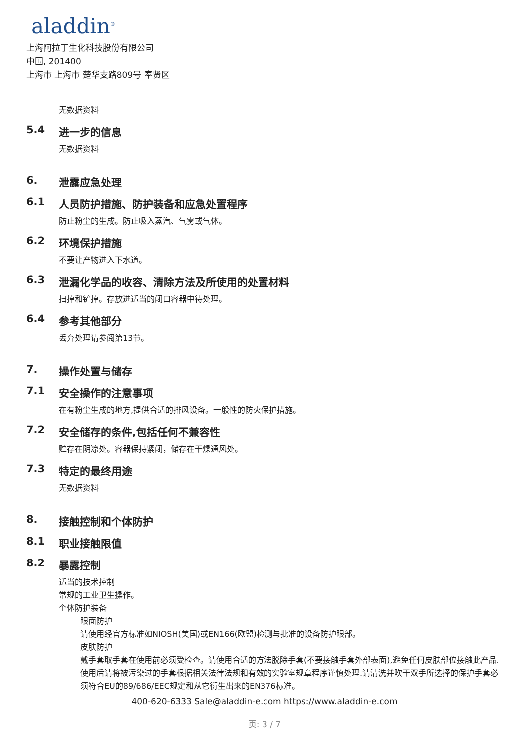aladdin<sup>®</sup>
上海阿拉丁生化科技股份有限公司
中国, 201400
上海市 上海市 楚华支路809号 奉贤区
无数据资料
5.4 进一步的信息
无数据资料
6. 泄露应急处理
6.1 人员防护措施、防护装备和应急处置程序
防止粉尘的生成。防止吸入蒸汽、气雾或气体。
6.2 环境保护措施
不要让产物进入下水道。
6.3 泄漏化学品的收容、清除方法及所使用的处置材料
扫掉和铲掉。存放进适当的闭口容器中待处理。
6.4 参考其他部分
丢弃处理请参阅第13节。
7. 操作处置与储存
7.1 安全操作的注意事项
在有粉尘生成的地方,提供合适的排风设备。一般性的防火保护措施。
7.2 安全储存的条件,包括任何不兼容性
贮存在阴凉处。容器保持紧闭，储存在干燥通风处。
7.3 特定的最终用途
无数据资料
8. 接触控制和个体防护
8.1 职业接触限值
8.2 暴露控制
适当的技术控制
常规的工业卫生操作。
个体防护装备
眼面防护
请使用经官方标准如NIOSH(美国)或EN166(欧盟)检测与批准的设备防护眼部。
皮肤防护
戴手套取手套在使用前必须受检查。请使用合适的方法脱除手套(不要接触手套外部表面),避免任何皮肤部位接触此产品.使用后请将被污染过的手套根据相关法律法规和有效的实验室规章程序谨慎处理.请清洗并吹干双手所选择的保护手套必须符合EU的89/686/EEC规定和从它衍生出来的EN376标准。
400-620-6333 Sale@aladdin-e.com https://www.aladdin-e.com
页: 3 / 7